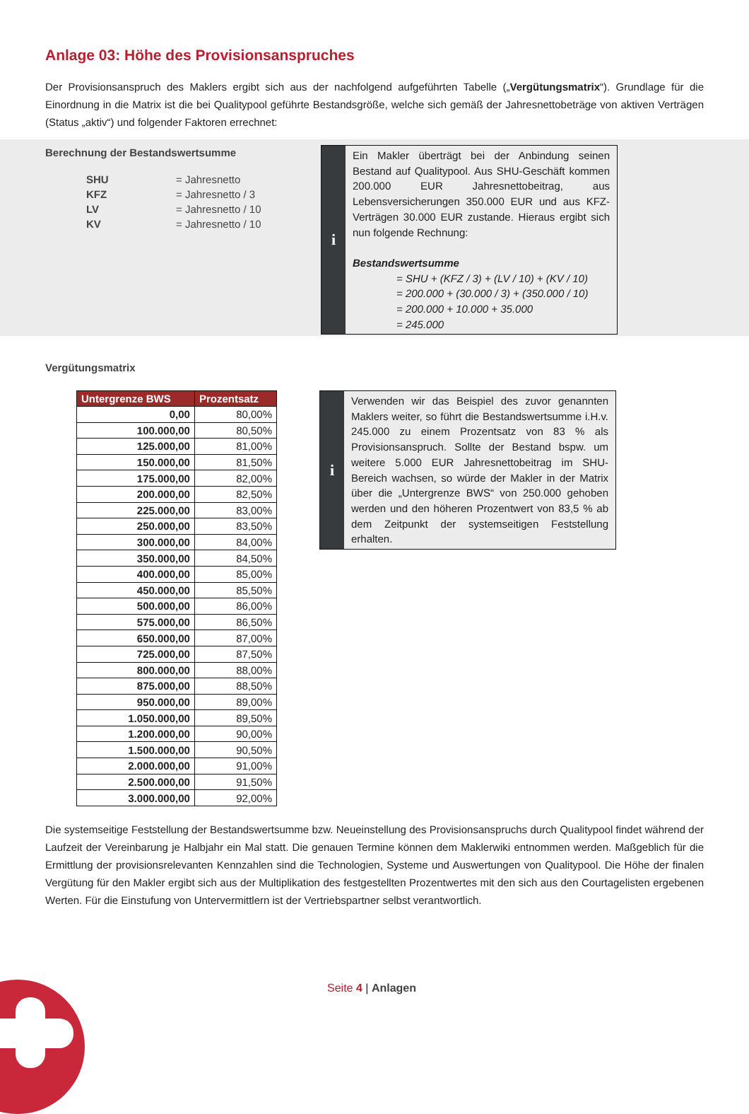Anlage 03: Höhe des Provisionsanspruches
Der Provisionsanspruch des Maklers ergibt sich aus der nachfolgend aufgeführten Tabelle („Vergütungsmatrix“). Grundlage für die Einordnung in die Matrix ist die bei Qualitypool geführte Bestandsgröße, welche sich gemäß der Jahresnettobeträge von aktiven Verträgen (Status „aktiv“) und folgender Faktoren errechnet:
Berechnung der Bestandswertsumme
| SHU | = Jahresnetto |
| KFZ | = Jahresnetto / 3 |
| LV | = Jahresnetto / 10 |
| KV | = Jahresnetto / 10 |
i
Ein Makler überträgt bei der Anbindung seinen Bestand auf Qualitypool. Aus SHU-Geschäft kommen 200.000 EUR Jahresnettobeitrag, aus Lebensversicherungen 350.000 EUR und aus KFZ-Verträgen 30.000 EUR zustande. Hieraus ergibt sich nun folgende Rechnung:
Bestandswertsumme
= SHU + (KFZ / 3) + (LV / 10) + (KV / 10)
= 200.000 + (30.000 / 3) + (350.000 / 10)
= 200.000 + 10.000 + 35.000
= 245.000
Vergütungsmatrix
| Untergrenze BWS | Prozentsatz |
| --- | --- |
| 0,00 | 80,00% |
| 100.000,00 | 80,50% |
| 125.000,00 | 81,00% |
| 150.000,00 | 81,50% |
| 175.000,00 | 82,00% |
| 200.000,00 | 82,50% |
| 225.000,00 | 83,00% |
| 250.000,00 | 83,50% |
| 300.000,00 | 84,00% |
| 350.000,00 | 84,50% |
| 400.000,00 | 85,00% |
| 450.000,00 | 85,50% |
| 500.000,00 | 86,00% |
| 575.000,00 | 86,50% |
| 650.000,00 | 87,00% |
| 725.000,00 | 87,50% |
| 800.000,00 | 88,00% |
| 875.000,00 | 88,50% |
| 950.000,00 | 89,00% |
| 1.050.000,00 | 89,50% |
| 1.200.000,00 | 90,00% |
| 1.500.000,00 | 90,50% |
| 2.000.000,00 | 91,00% |
| 2.500.000,00 | 91,50% |
| 3.000.000,00 | 92,00% |
i
Verwenden wir das Beispiel des zuvor genannten Maklers weiter, so führt die Bestandswertsumme i.H.v. 245.000 zu einem Prozentsatz von 83 % als Provisionsanspruch. Sollte der Bestand bspw. um weitere 5.000 EUR Jahresnettobeitrag im SHU-Bereich wachsen, so würde der Makler in der Matrix über die „Untergrenze BWS“ von 250.000 gehoben werden und den höheren Prozentwert von 83,5 % ab dem Zeitpunkt der systemseitigen Feststellung erhalten.
Die systemseitige Feststellung der Bestandswertsumme bzw. Neueinstellung des Provisionsanspruchs durch Qualitypool findet während der Laufzeit der Vereinbarung je Halbjahr ein Mal statt. Die genauen Termine können dem Maklerwiki entnommen werden. Maßgeblich für die Ermittlung der provisionsrelevanten Kennzahlen sind die Technologien, Systeme und Auswertungen von Qualitypool. Die Höhe der finalen Vergütung für den Makler ergibt sich aus der Multiplikation des festgestellten Prozentwertes mit den sich aus den Courtagelisten ergebenen Werten. Für die Einstufung von Untervermittlern ist der Vertriebspartner selbst verantwortlich.
Seite 4 | Anlagen